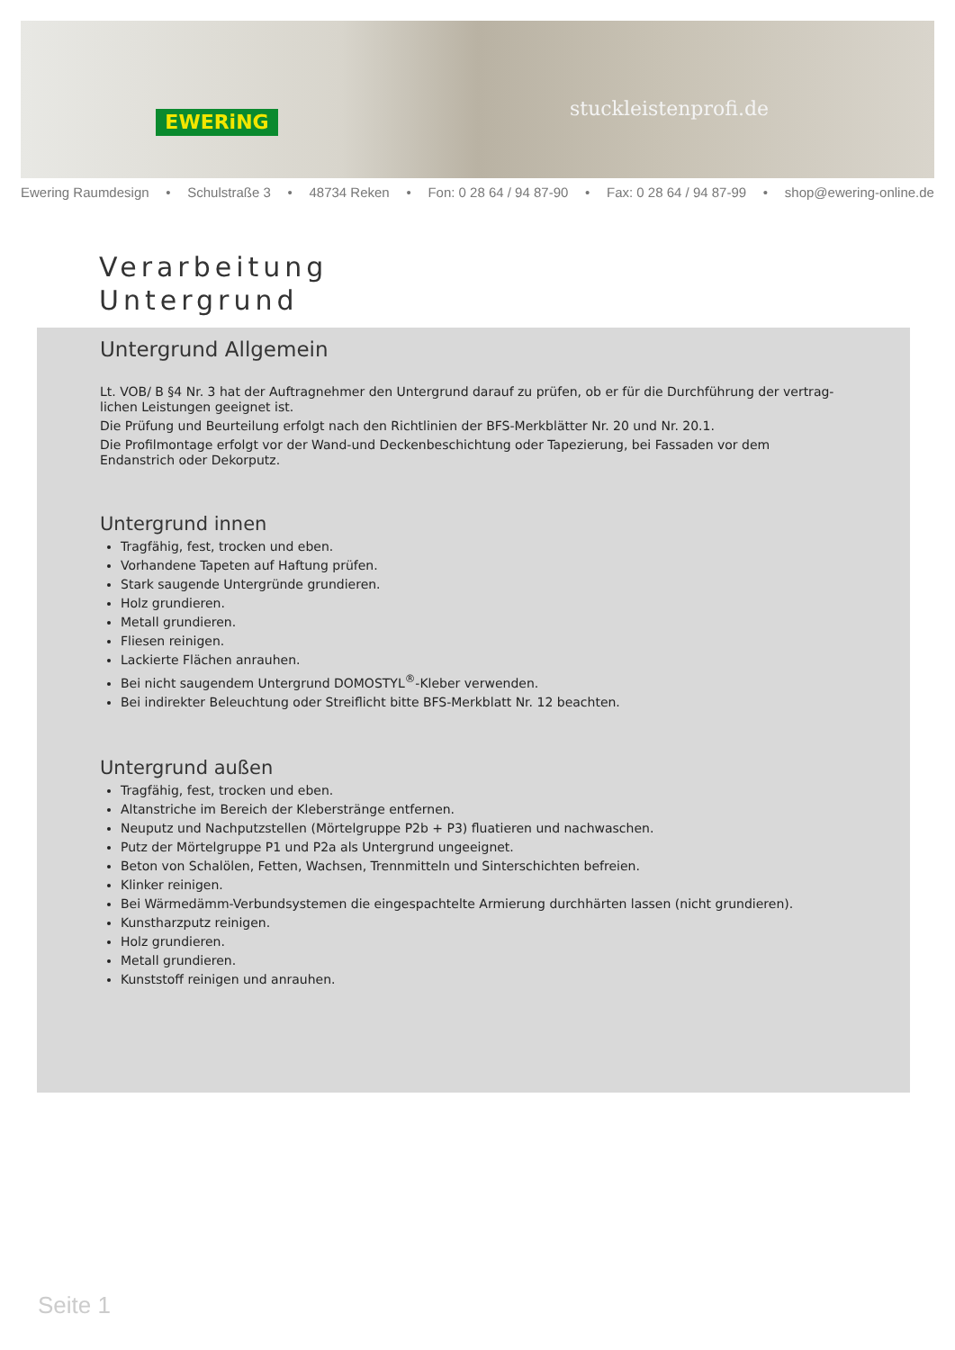EWERiNG stuckleistenprofi.de
Ewering Raumdesign • Schulstraße 3 • 48734 Reken • Fon: 0 28 64 / 94 87-90 • Fax: 0 28 64 / 94 87-99 • shop@ewering-online.de
Verarbeitung
Untergrund
Untergrund Allgemein
Lt. VOB/ B §4 Nr. 3 hat der Auftragnehmer den Untergrund darauf zu prüfen, ob er für die Durchführung der vertrag-lichen Leistungen geeignet ist.
Die Prüfung und Beurteilung erfolgt nach den Richtlinien der BFS-Merkblätter Nr. 20 und Nr. 20.1.
Die Profilmontage erfolgt vor der Wand-und Deckenbeschichtung oder Tapezierung, bei Fassaden vor dem Endanstrich oder Dekorputz.
Untergrund innen
Tragfähig, fest, trocken und eben.
Vorhandene Tapeten auf Haftung prüfen.
Stark saugende Untergründe grundieren.
Holz grundieren.
Metall grundieren.
Fliesen reinigen.
Lackierte Flächen anrauhen.
Bei nicht saugendem Untergrund DOMOSTYL<sup>®</sup>-Kleber verwenden.
Bei indirekter Beleuchtung oder Streiflicht bitte BFS-Merkblatt Nr. 12 beachten.
Untergrund außen
Tragfähig, fest, trocken und eben.
Altanstriche im Bereich der Kleberstränge entfernen.
Neuputz und Nachputzstellen (Mörtelgruppe P2b + P3) fluatieren und nachwaschen.
Putz der Mörtelgruppe P1 und P2a als Untergrund ungeeignet.
Beton von Schalölen, Fetten, Wachsen, Trennmitteln und Sinterschichten befreien.
Klinker reinigen.
Bei Wärmedämm-Verbundsystemen die eingespachtelte Armierung durchhärten lassen (nicht grundieren).
Kunstharzputz reinigen.
Holz grundieren.
Metall grundieren.
Kunststoff reinigen und anrauhen.
Seite 1